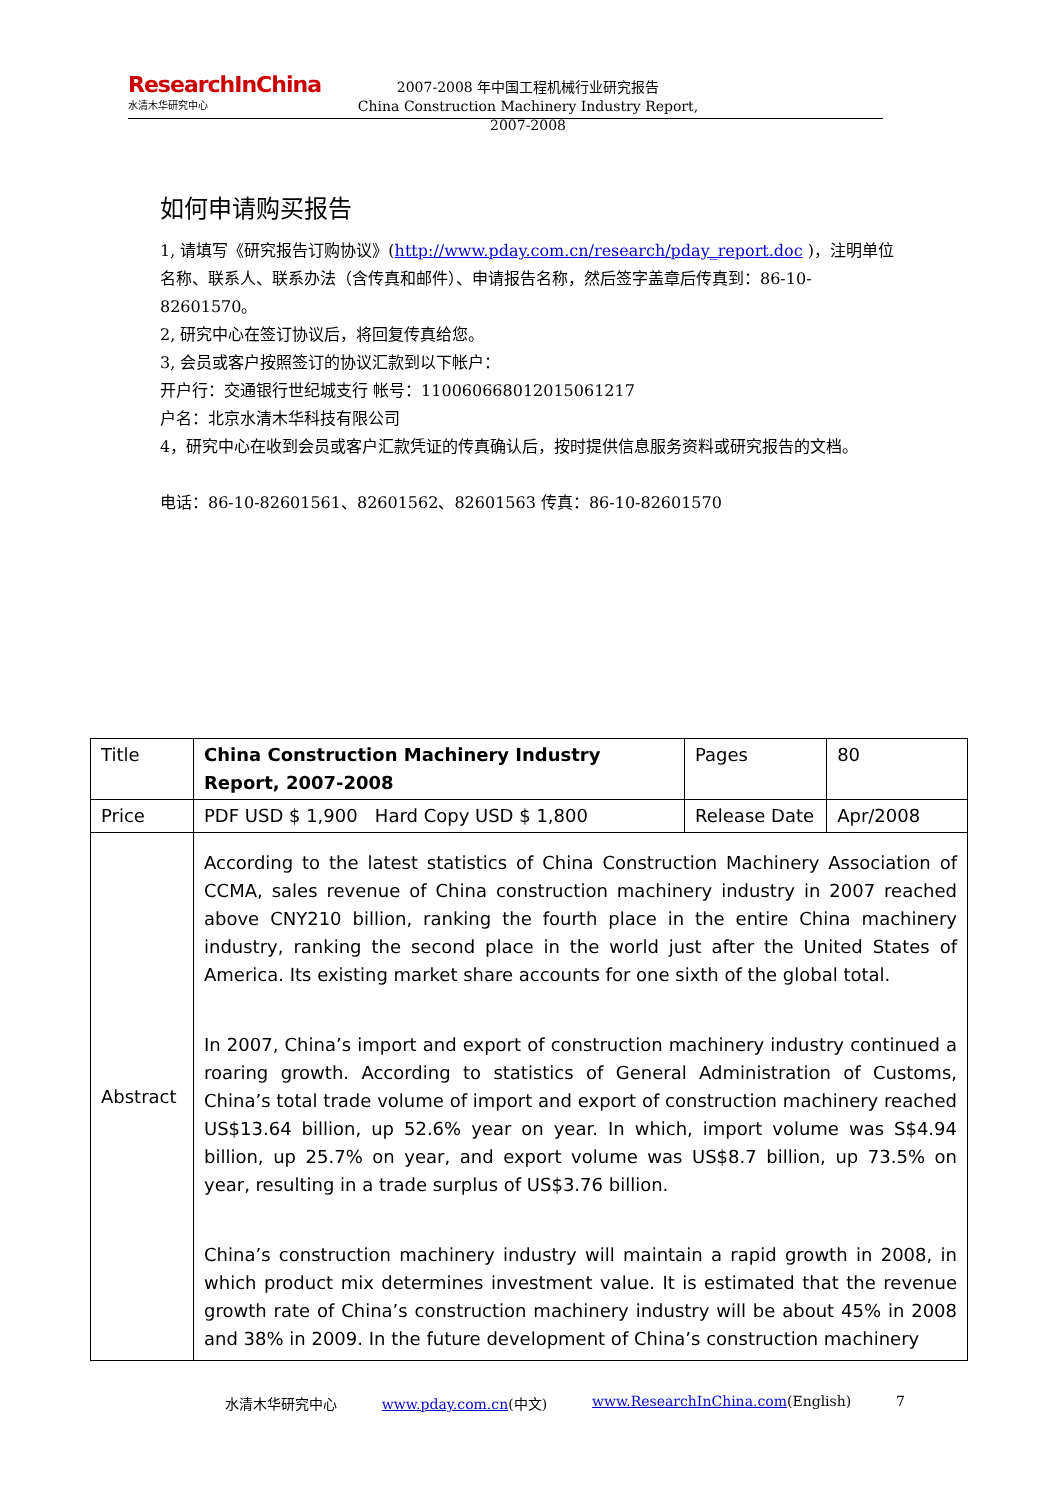ResearchInChina
水清木华研究中心
2007-2008 年中国工程机械行业研究报告
China Construction Machinery Industry Report, 2007-2008
如何申请购买报告
1, 请填写《研究报告订购协议》(http://www.pday.com.cn/research/pday_report.doc )，注明单位名称、联系人、联系办法（含传真和邮件）、申请报告名称，然后签字盖章后传真到：86-10-82601570。
2, 研究中心在签订协议后，将回复传真给您。
3, 会员或客户按照签订的协议汇款到以下帐户：
开户行：交通银行世纪城支行 帐号：110060668012015061217
户名：北京水清木华科技有限公司
4，研究中心在收到会员或客户汇款凭证的传真确认后，按时提供信息服务资料或研究报告的文档。
电话：86-10-82601561、82601562、82601563 传真：86-10-82601570
| Title | China Construction Machinery Industry Report, 2007-2008 | Pages | 80 |
| Price | PDF USD $ 1,900 Hard Copy USD $ 1,800 | Release Date | Apr/2008 |
| Abstract | According to the latest statistics of China Construction Machinery Association of CCMA, sales revenue of China construction machinery industry in 2007 reached above CNY210 billion, ranking the fourth place in the entire China machinery industry, ranking the second place in the world just after the United States of America. Its existing market share accounts for one sixth of the global total. In 2007, China’s import and export of construction machinery industry continued a roaring growth. According to statistics of General Administration of Customs, China’s total trade volume of import and export of construction machinery reached US$13.64 billion, up 52.6% year on year. In which, import volume was S$4.94 billion, up 25.7% on year, and export volume was US$8.7 billion, up 73.5% on year, resulting in a trade surplus of US$3.76 billion. China’s construction machinery industry will maintain a rapid growth in 2008, in which product mix determines investment value. It is estimated that the revenue growth rate of China’s construction machinery industry will be about 45% in 2008 and 38% in 2009. In the future development of China’s construction machinery | | |
水清木华研究中心 www.pday.com.cn(中文) www.ResearchInChina.com(English) 7